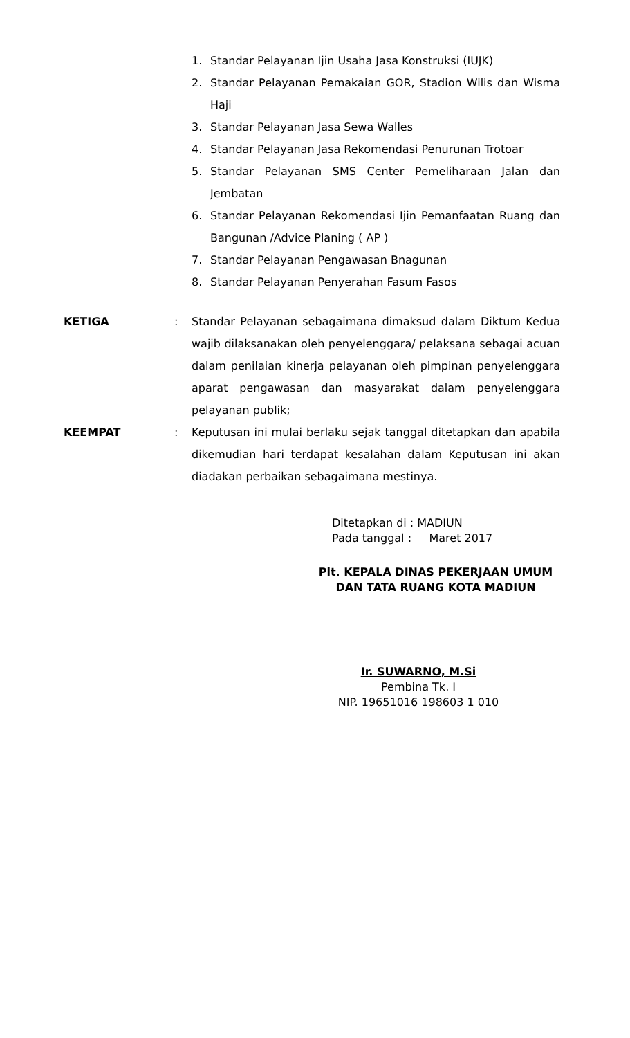1. Standar Pelayanan Ijin Usaha Jasa Konstruksi (IUJK)
2. Standar Pelayanan Pemakaian GOR, Stadion Wilis dan Wisma Haji
3. Standar Pelayanan Jasa Sewa Walles
4. Standar Pelayanan Jasa Rekomendasi Penurunan Trotoar
5. Standar Pelayanan SMS Center Pemeliharaan Jalan dan Jembatan
6. Standar Pelayanan Rekomendasi Ijin Pemanfaatan Ruang dan Bangunan /Advice Planing ( AP )
7. Standar Pelayanan Pengawasan Bnagunan
8. Standar Pelayanan Penyerahan Fasum Fasos
KETIGA: Standar Pelayanan sebagaimana dimaksud dalam Diktum Kedua wajib dilaksanakan oleh penyelenggara/ pelaksana sebagai acuan dalam penilaian kinerja pelayanan oleh pimpinan penyelenggara aparat pengawasan dan masyarakat dalam penyelenggara pelayanan publik;
KEEMPAT: Keputusan ini mulai berlaku sejak tanggal ditetapkan dan apabila dikemudian hari terdapat kesalahan dalam Keputusan ini akan diadakan perbaikan sebagaimana mestinya.
Ditetapkan di : MADIUN
Pada tanggal : Maret 2017
Plt. KEPALA DINAS PEKERJAAN UMUM
DAN TATA RUANG KOTA MADIUN
Ir. SUWARNO, M.Si
Pembina Tk. I
NIP. 19651016 198603 1 010